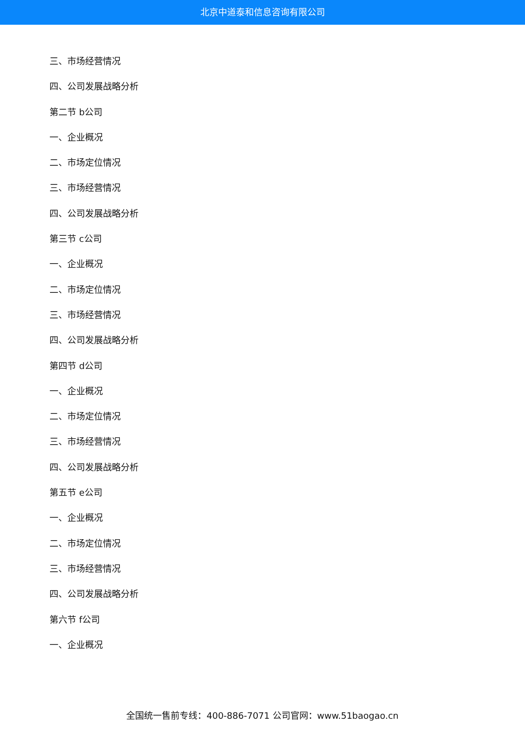北京中道泰和信息咨询有限公司
三、市场经营情况
四、公司发展战略分析
第二节 b公司
一、企业概况
二、市场定位情况
三、市场经营情况
四、公司发展战略分析
第三节 c公司
一、企业概况
二、市场定位情况
三、市场经营情况
四、公司发展战略分析
第四节 d公司
一、企业概况
二、市场定位情况
三、市场经营情况
四、公司发展战略分析
第五节 e公司
一、企业概况
二、市场定位情况
三、市场经营情况
四、公司发展战略分析
第六节 f公司
一、企业概况
全国统一售前专线：400-886-7071 公司官网：www.51baogao.cn